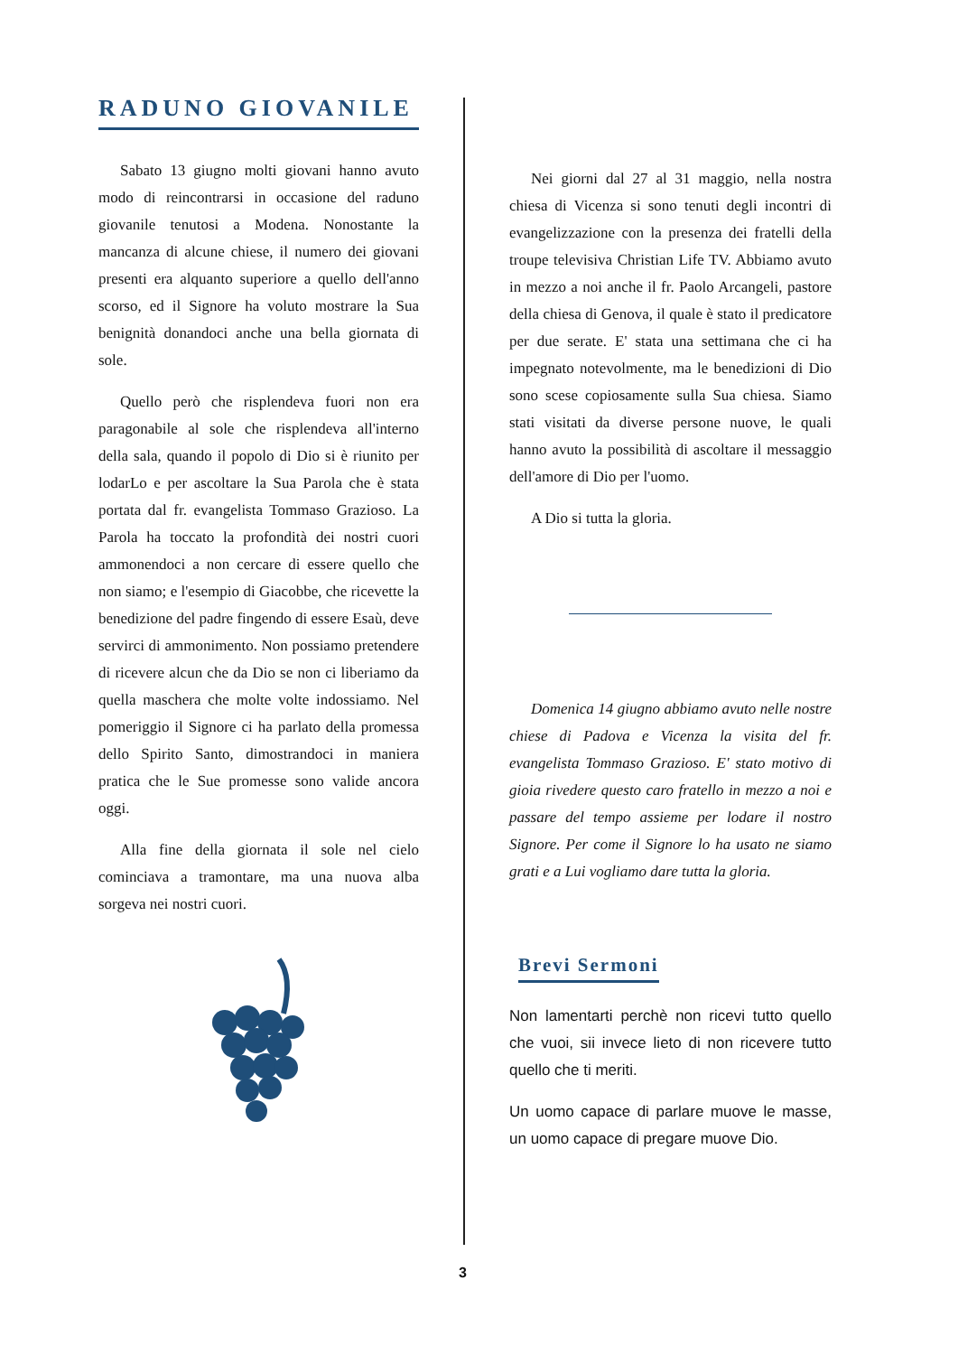RADUNO GIOVANILE
Sabato 13 giugno molti giovani hanno avuto modo di reincontrarsi in occasione del raduno giovanile tenutosi a Modena. Nonostante la mancanza di alcune chiese, il numero dei giovani presenti era alquanto superiore a quello dell'anno scorso, ed il Signore ha voluto mostrare la Sua benignità donandoci anche una bella giornata di sole.
Quello però che risplendeva fuori non era paragonabile al sole che risplendeva all'interno della sala, quando il popolo di Dio si è riunito per lodarLo e per ascoltare la Sua Parola che è stata portata dal fr. evangelista Tommaso Grazioso. La Parola ha toccato la profondità dei nostri cuori ammonendoci a non cercare di essere quello che non siamo; e l'esempio di Giacobbe, che ricevette la benedizione del padre fingendo di essere Esaù, deve servirci di ammonimento. Non possiamo pretendere di ricevere alcun che da Dio se non ci liberiamo da quella maschera che molte volte indossiamo. Nel pomeriggio il Signore ci ha parlato della promessa dello Spirito Santo, dimostrandoci in maniera pratica che le Sue promesse sono valide ancora oggi.
Alla fine della giornata il sole nel cielo cominciava a tramontare, ma una nuova alba sorgeva nei nostri cuori.
Nei giorni dal 27 al 31 maggio, nella nostra chiesa di Vicenza si sono tenuti degli incontri di evangelizzazione con la presenza dei fratelli della troupe televisiva Christian Life TV. Abbiamo avuto in mezzo a noi anche il fr. Paolo Arcangeli, pastore della chiesa di Genova, il quale è stato il predicatore per due serate. E' stata una settimana che ci ha impegnato notevolmente, ma le benedizioni di Dio sono scese copiosamente sulla Sua chiesa. Siamo stati visitati da diverse persone nuove, le quali hanno avuto la possibilità di ascoltare il messaggio dell'amore di Dio per l'uomo.
A Dio si tutta la gloria.
Domenica 14 giugno abbiamo avuto nelle nostre chiese di Padova e Vicenza la visita del fr. evangelista Tommaso Grazioso. E' stato motivo di gioia rivedere questo caro fratello in mezzo a noi e passare del tempo assieme per lodare il nostro Signore. Per come il Signore lo ha usato ne siamo grati e a Lui vogliamo dare tutta la gloria.
Brevi Sermoni
Non lamentarti perchè non ricevi tutto quello che vuoi, sii invece lieto di non ricevere tutto quello che ti meriti.
Un uomo capace di parlare muove le masse, un uomo capace di pregare muove Dio.
3